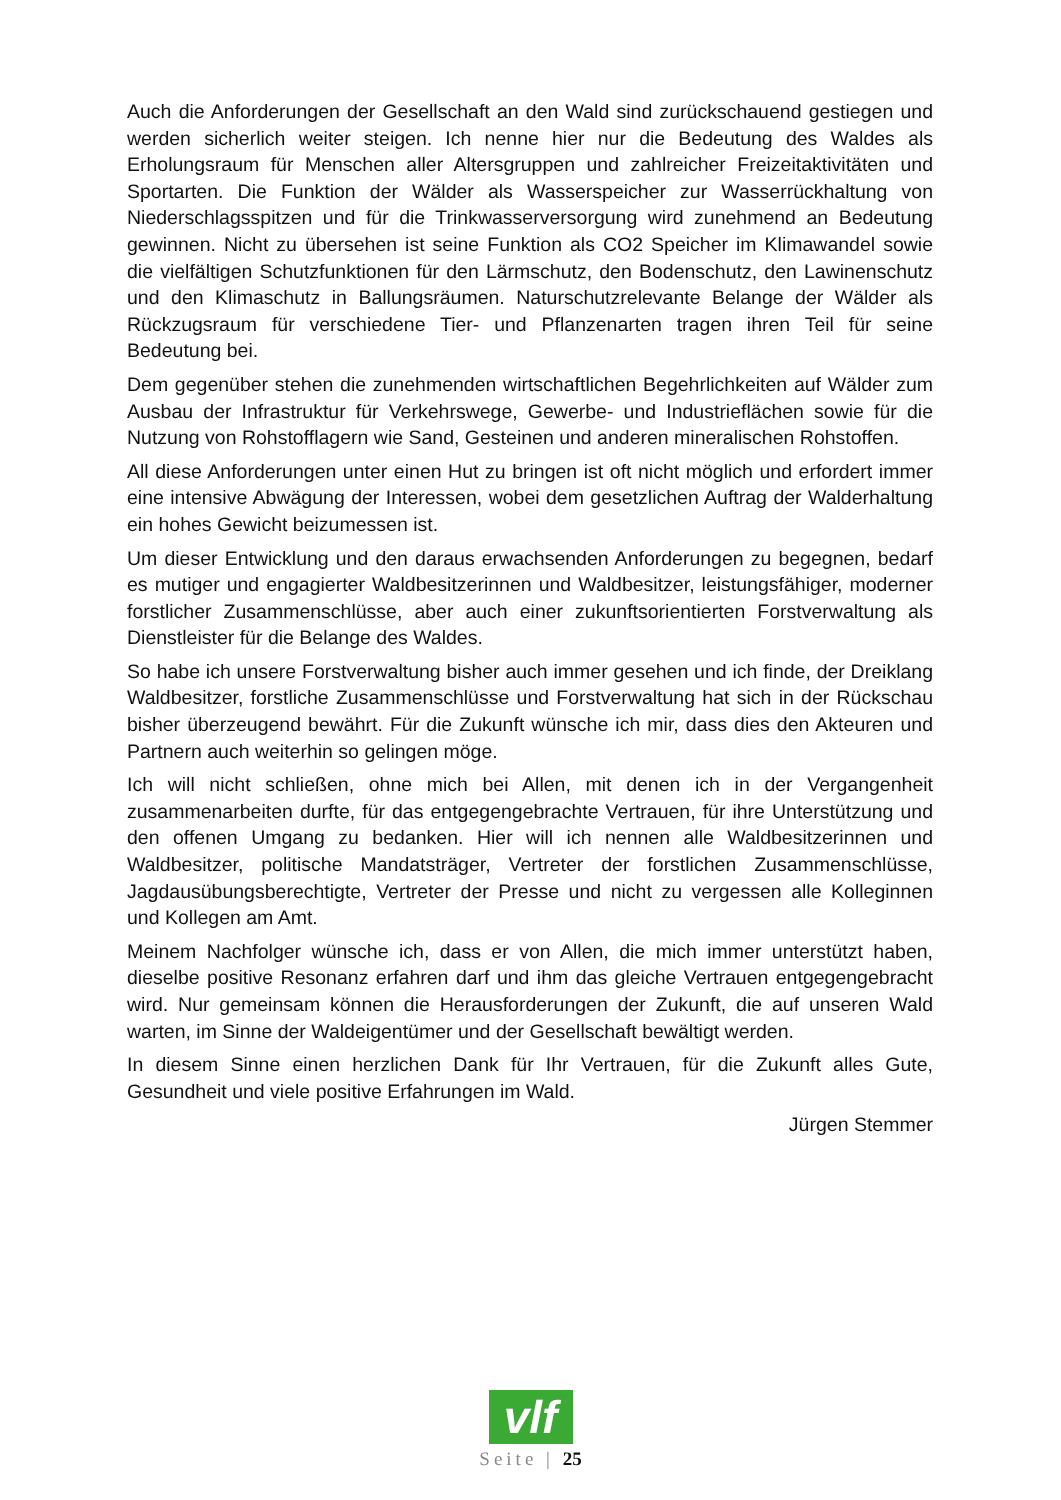Auch die Anforderungen der Gesellschaft an den Wald sind zurückschauend gestiegen und werden sicherlich weiter steigen. Ich nenne hier nur die Bedeutung des Waldes als Erholungsraum für Menschen aller Altersgruppen und zahlreicher Freizeitaktivitäten und Sportarten. Die Funktion der Wälder als Wasserspeicher zur Wasserrückhaltung von Niederschlagsspitzen und für die Trinkwasserversorgung wird zunehmend an Bedeutung gewinnen. Nicht zu übersehen ist seine Funktion als CO2 Speicher im Klimawandel sowie die vielfältigen Schutzfunktionen für den Lärmschutz, den Bodenschutz, den Lawinenschutz und den Klimaschutz in Ballungsräumen. Naturschutzrelevante Belange der Wälder als Rückzugsraum für verschiedene Tier- und Pflanzenarten tragen ihren Teil für seine Bedeutung bei.
Dem gegenüber stehen die zunehmenden wirtschaftlichen Begehrlichkeiten auf Wälder zum Ausbau der Infrastruktur für Verkehrswege, Gewerbe- und Industrieflächen sowie für die Nutzung von Rohstofflagern wie Sand, Gesteinen und anderen mineralischen Rohstoffen.
All diese Anforderungen unter einen Hut zu bringen ist oft nicht möglich und erfordert immer eine intensive Abwägung der Interessen, wobei dem gesetzlichen Auftrag der Walderhaltung ein hohes Gewicht beizumessen ist.
Um dieser Entwicklung und den daraus erwachsenden Anforderungen zu begegnen, bedarf es mutiger und engagierter Waldbesitzerinnen und Waldbesitzer, leistungsfähiger, moderner forstlicher Zusammenschlüsse, aber auch einer zukunftsorientierten Forstverwaltung als Dienstleister für die Belange des Waldes.
So habe ich unsere Forstverwaltung bisher auch immer gesehen und ich finde, der Dreiklang Waldbesitzer, forstliche Zusammenschlüsse und Forstverwaltung hat sich in der Rückschau bisher überzeugend bewährt. Für die Zukunft wünsche ich mir, dass dies den Akteuren und Partnern auch weiterhin so gelingen möge.
Ich will nicht schließen, ohne mich bei Allen, mit denen ich in der Vergangenheit zusammenarbeiten durfte, für das entgegengebrachte Vertrauen, für ihre Unterstützung und den offenen Umgang zu bedanken. Hier will ich nennen alle Waldbesitzerinnen und Waldbesitzer, politische Mandatsträger, Vertreter der forstlichen Zusammenschlüsse, Jagdausübungsberechtigte, Vertreter der Presse und nicht zu vergessen alle Kolleginnen und Kollegen am Amt.
Meinem Nachfolger wünsche ich, dass er von Allen, die mich immer unterstützt haben, dieselbe positive Resonanz erfahren darf und ihm das gleiche Vertrauen entgegengebracht wird. Nur gemeinsam können die Herausforderungen der Zukunft, die auf unseren Wald warten, im Sinne der Waldeigentümer und der Gesellschaft bewältigt werden.
In diesem Sinne einen herzlichen Dank für Ihr Vertrauen, für die Zukunft alles Gute, Gesundheit und viele positive Erfahrungen im Wald.
Jürgen Stemmer
vlf
Seite | 25